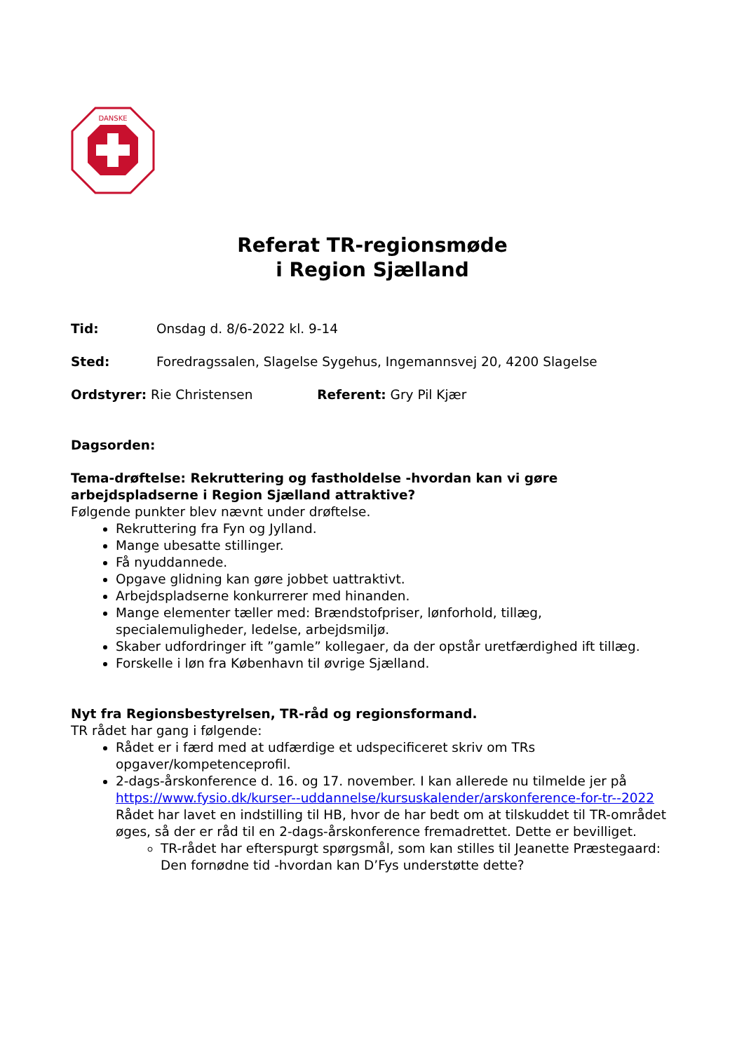DANSKE
Referat TR-regionsmøde
i Region Sjælland
Tid: Onsdag d. 8/6-2022 kl. 9-14
Sted: Foredragssalen, Slagelse Sygehus, Ingemannsvej 20, 4200 Slagelse
Ordstyrer: Rie Christensen Referent: Gry Pil Kjær
Dagsorden:
Tema-drøftelse: Rekruttering og fastholdelse -hvordan kan vi gøre arbejdspladserne i Region Sjælland attraktive?
Følgende punkter blev nævnt under drøftelse.
Rekruttering fra Fyn og Jylland.
Mange ubesatte stillinger.
Få nyuddannede.
Opgave glidning kan gøre jobbet uattraktivt.
Arbejdspladserne konkurrerer med hinanden.
Mange elementer tæller med: Brændstofpriser, lønforhold, tillæg, specialemuligheder, ledelse, arbejdsmiljø.
Skaber udfordringer ift ”gamle” kollegaer, da der opstår uretfærdighed ift tillæg.
Forskelle i løn fra København til øvrige Sjælland.
Nyt fra Regionsbestyrelsen, TR-råd og regionsformand.
TR rådet har gang i følgende:
Rådet er i færd med at udfærdige et udspecificeret skriv om TRs opgaver/kompetenceprofil.
2-dags-årskonference d. 16. og 17. november. I kan allerede nu tilmelde jer på https://www.fysio.dk/kurser--uddannelse/kursuskalender/arskonference-for-tr--2022
Rådet har lavet en indstilling til HB, hvor de har bedt om at tilskuddet til TR-området øges, så der er råd til en 2-dags-årskonference fremadrettet. Dette er bevilliget.
TR-rådet har efterspurgt spørgsmål, som kan stilles til Jeanette Præstegaard: Den fornødne tid -hvordan kan D’Fys understøtte dette?